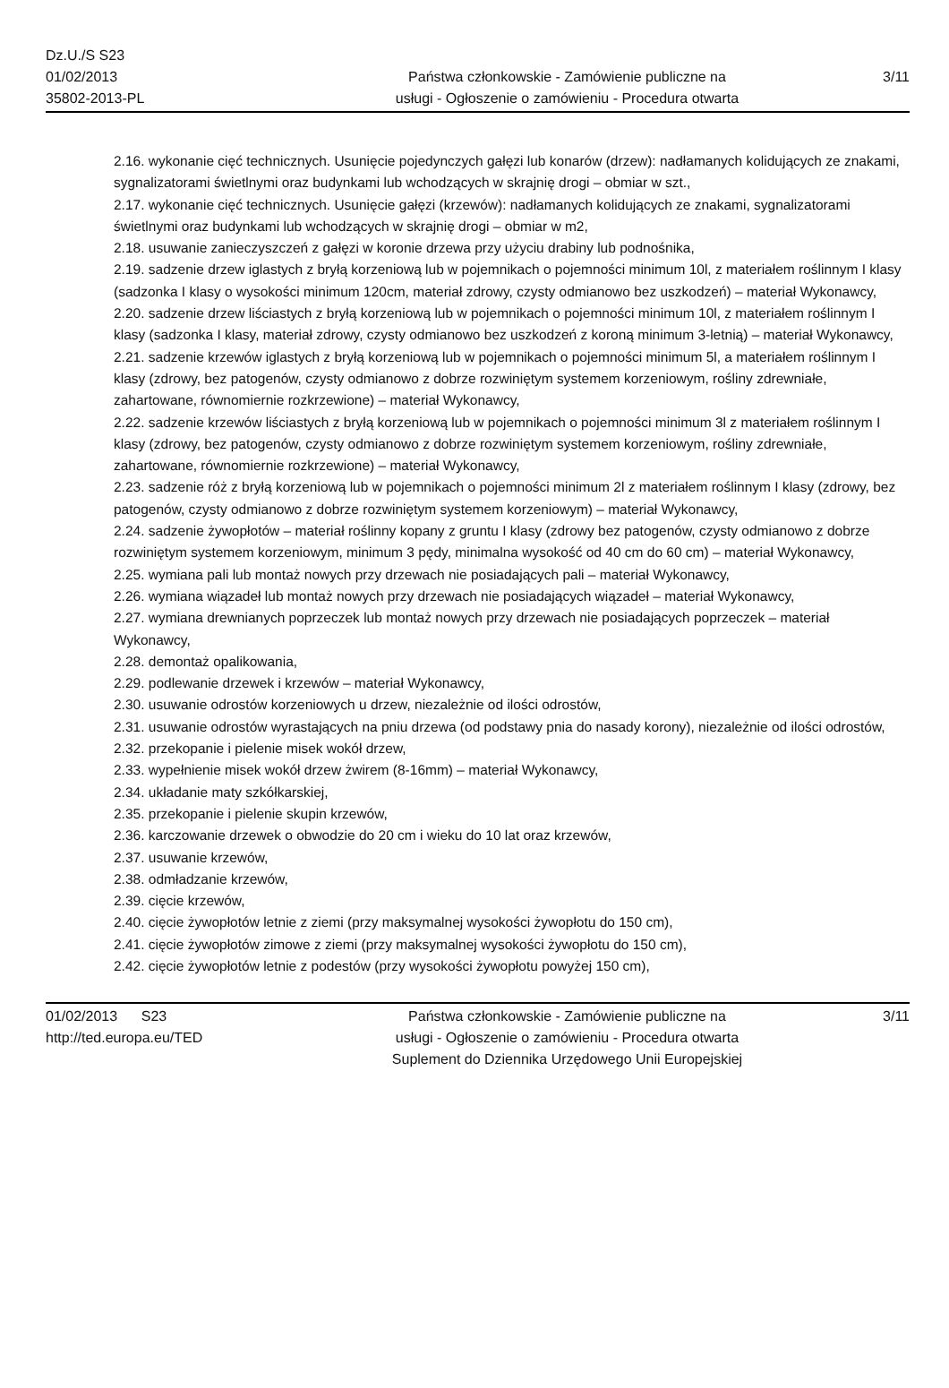Dz.U./S S23
01/02/2013
35802-2013-PL
Państwa członkowskie - Zamówienie publiczne na
usługi - Ogłoszenie o zamówieniu - Procedura otwarta
3/11
2.16. wykonanie cięć technicznych. Usunięcie pojedynczych gałęzi lub konarów (drzew): nadłamanych kolidujących ze znakami, sygnalizatorami świetlnymi oraz budynkami lub wchodzących w skrajnię drogi – obmiar w szt.,
2.17. wykonanie cięć technicznych. Usunięcie gałęzi (krzewów): nadłamanych kolidujących ze znakami, sygnalizatorami świetlnymi oraz budynkami lub wchodzących w skrajnię drogi – obmiar w m2,
2.18. usuwanie zanieczyszczeń z gałęzi w koronie drzewa przy użyciu drabiny lub podnośnika,
2.19. sadzenie drzew iglastych z bryłą korzeniową lub w pojemnikach o pojemności minimum 10l, z materiałem roślinnym I klasy (sadzonka I klasy o wysokości minimum 120cm, materiał zdrowy, czysty odmianowo bez uszkodzeń) – materiał Wykonawcy,
2.20. sadzenie drzew liściastych z bryłą korzeniową lub w pojemnikach o pojemności minimum 10l, z materiałem roślinnym I klasy (sadzonka I klasy, materiał zdrowy, czysty odmianowo bez uszkodzeń z koroną minimum 3-letnią) – materiał Wykonawcy,
2.21. sadzenie krzewów iglastych z bryłą korzeniową lub w pojemnikach o pojemności minimum 5l, a materiałem roślinnym I klasy (zdrowy, bez patogenów, czysty odmianowo z dobrze rozwiniętym systemem korzeniowym, rośliny zdrewniałe, zahartowane, równomiernie rozkrzewione) – materiał Wykonawcy,
2.22. sadzenie krzewów liściastych z bryłą korzeniową lub w pojemnikach o pojemności minimum 3l z materiałem roślinnym I klasy (zdrowy, bez patogenów, czysty odmianowo z dobrze rozwiniętym systemem korzeniowym, rośliny zdrewniałe, zahartowane, równomiernie rozkrzewione) – materiał Wykonawcy,
2.23. sadzenie róż z bryłą korzeniową lub w pojemnikach o pojemności minimum 2l z materiałem roślinnym I klasy (zdrowy, bez patogenów, czysty odmianowo z dobrze rozwiniętym systemem korzeniowym) – materiał Wykonawcy,
2.24. sadzenie żywopłotów – materiał roślinny kopany z gruntu I klasy (zdrowy bez patogenów, czysty odmianowo z dobrze rozwiniętym systemem korzeniowym, minimum 3 pędy, minimalna wysokość od 40 cm do 60 cm) – materiał Wykonawcy,
2.25. wymiana pali lub montaż nowych przy drzewach nie posiadających pali – materiał Wykonawcy,
2.26. wymiana wiązadeł lub montaż nowych przy drzewach nie posiadających wiązadeł – materiał Wykonawcy,
2.27. wymiana drewnianych poprzeczek lub montaż nowych przy drzewach nie posiadających poprzeczek – materiał Wykonawcy,
2.28. demontaż opalikowania,
2.29. podlewanie drzewek i krzewów – materiał Wykonawcy,
2.30. usuwanie odrostów korzeniowych u drzew, niezależnie od ilości odrostów,
2.31. usuwanie odrostów wyrastających na pniu drzewa (od podstawy pnia do nasady korony), niezależnie od ilości odrostów,
2.32. przekopanie i pielenie misek wokół drzew,
2.33. wypełnienie misek wokół drzew żwirem (8-16mm) – materiał Wykonawcy,
2.34. układanie maty szkółkarskiej,
2.35. przekopanie i pielenie skupin krzewów,
2.36. karczowanie drzewek o obwodzie do 20 cm i wieku do 10 lat oraz krzewów,
2.37. usuwanie krzewów,
2.38. odmładzanie krzewów,
2.39. cięcie krzewów,
2.40. cięcie żywopłotów letnie z ziemi (przy maksymalnej wysokości żywopłotu do 150 cm),
2.41. cięcie żywopłotów zimowe z ziemi (przy maksymalnej wysokości żywopłotu do 150 cm),
2.42. cięcie żywopłotów letnie z podestów (przy wysokości żywopłotu powyżej 150 cm),
01/02/2013 S23
http://ted.europa.eu/TED
Państwa członkowskie - Zamówienie publiczne na
usługi - Ogłoszenie o zamówieniu - Procedura otwarta
Suplement do Dziennika Urzędowego Unii Europejskiej
3/11